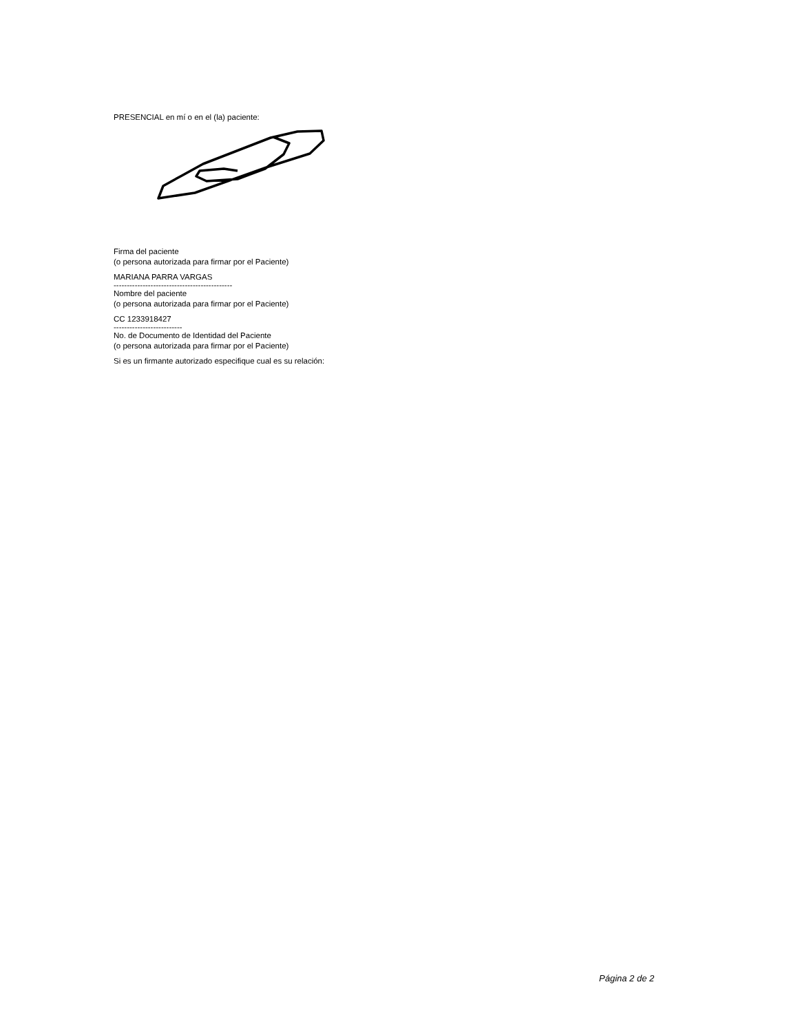PRESENCIAL en mí o en el (la) paciente:
Firma del paciente
(o persona autorizada para firmar por el Paciente)
MARIANA PARRA VARGAS
---------------------------------------------
Nombre del paciente
(o persona autorizada para firmar por el Paciente)
CC 1233918427
--------------------------
No. de Documento de Identidad del Paciente
(o persona autorizada para firmar por el Paciente)
Si es un firmante autorizado especifique cual es su relación:
Página 2 de 2